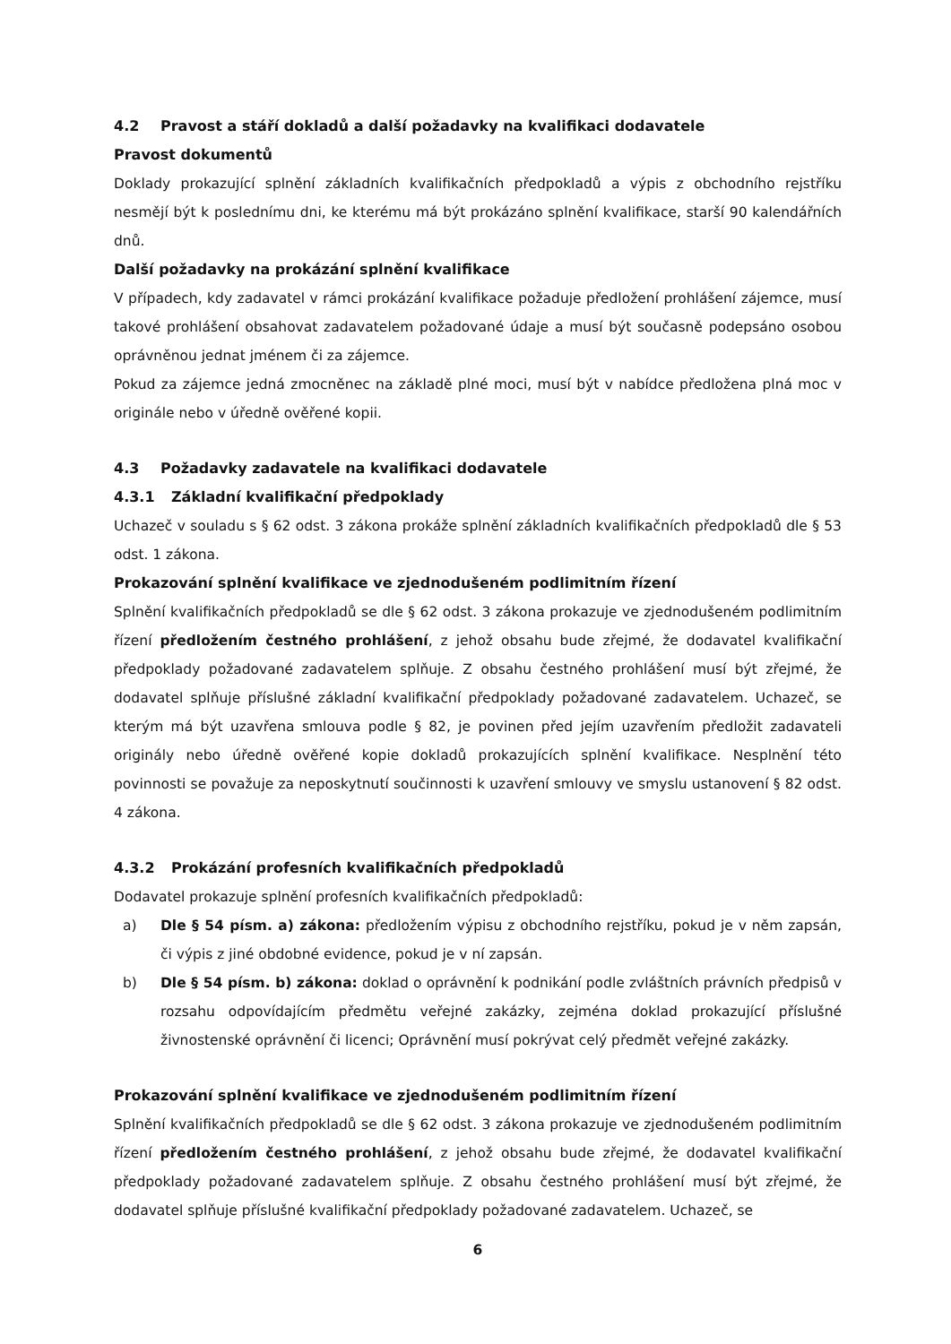4.2 Pravost a stáří dokladů a další požadavky na kvalifikaci dodavatele
Pravost dokumentů
Doklady prokazující splnění základních kvalifikačních předpokladů a výpis z obchodního rejstříku nesmějí být k poslednímu dni, ke kterému má být prokázáno splnění kvalifikace, starší 90 kalendářních dnů.
Další požadavky na prokázání splnění kvalifikace
V případech, kdy zadavatel v rámci prokázání kvalifikace požaduje předložení prohlášení zájemce, musí takové prohlášení obsahovat zadavatelem požadované údaje a musí být současně podepsáno osobou oprávněnou jednat jménem či za zájemce.
Pokud za zájemce jedná zmocněnec na základě plné moci, musí být v nabídce předložena plná moc v originále nebo v úředně ověřené kopii.
4.3 Požadavky zadavatele na kvalifikaci dodavatele
4.3.1 Základní kvalifikační předpoklady
Uchazeč v souladu s § 62 odst. 3 zákona prokáže splnění základních kvalifikačních předpokladů dle § 53 odst. 1 zákona.
Prokazování splnění kvalifikace ve zjednodušeném podlimitním řízení
Splnění kvalifikačních předpokladů se dle § 62 odst. 3 zákona prokazuje ve zjednodušeném podlimitním řízení předložením čestného prohlášení, z jehož obsahu bude zřejmé, že dodavatel kvalifikační předpoklady požadované zadavatelem splňuje. Z obsahu čestného prohlášení musí být zřejmé, že dodavatel splňuje příslušné základní kvalifikační předpoklady požadované zadavatelem. Uchazeč, se kterým má být uzavřena smlouva podle § 82, je povinen před jejím uzavřením předložit zadavateli originály nebo úředně ověřené kopie dokladů prokazujících splnění kvalifikace. Nesplnění této povinnosti se považuje za neposkytnutí součinnosti k uzavření smlouvy ve smyslu ustanovení § 82 odst. 4 zákona.
4.3.2 Prokázání profesních kvalifikačních předpokladů
Dodavatel prokazuje splnění profesních kvalifikačních předpokladů:
a) Dle § 54 písm. a) zákona: předložením výpisu z obchodního rejstříku, pokud je v něm zapsán, či výpis z jiné obdobné evidence, pokud je v ní zapsán.
b) Dle § 54 písm. b) zákona: doklad o oprávnění k podnikání podle zvláštních právních předpisů v rozsahu odpovídajícím předmětu veřejné zakázky, zejména doklad prokazující příslušné živnostenské oprávnění či licenci; Oprávnění musí pokrývat celý předmět veřejné zakázky.
Prokazování splnění kvalifikace ve zjednodušeném podlimitním řízení
Splnění kvalifikačních předpokladů se dle § 62 odst. 3 zákona prokazuje ve zjednodušeném podlimitním řízení předložením čestného prohlášení, z jehož obsahu bude zřejmé, že dodavatel kvalifikační předpoklady požadované zadavatelem splňuje. Z obsahu čestného prohlášení musí být zřejmé, že dodavatel splňuje příslušné kvalifikační předpoklady požadované zadavatelem. Uchazeč, se
6